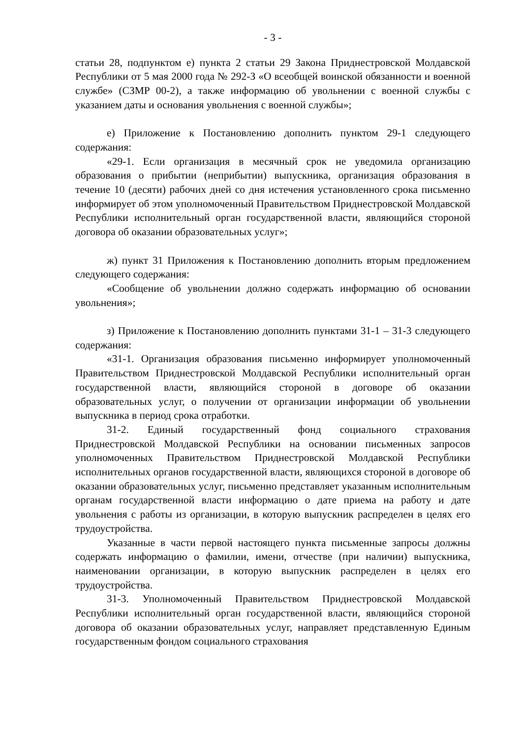- 3 -
статьи 28, подпунктом е) пункта 2 статьи 29 Закона Приднестровской Молдавской Республики от 5 мая 2000 года № 292-З «О всеобщей воинской обязанности и военной службе» (СЗМР 00-2), а также информацию об увольнении с военной службы с указанием даты и основания увольнения с военной службы»;
е) Приложение к Постановлению дополнить пунктом 29-1 следующего содержания:
«29-1. Если организация в месячный срок не уведомила организацию образования о прибытии (неприбытии) выпускника, организация образования в течение 10 (десяти) рабочих дней со дня истечения установленного срока письменно информирует об этом уполномоченный Правительством Приднестровской Молдавской Республики исполнительный орган государственной власти, являющийся стороной договора об оказании образовательных услуг»;
ж) пункт 31 Приложения к Постановлению дополнить вторым предложением следующего содержания:
«Сообщение об увольнении должно содержать информацию об основании увольнения»;
з) Приложение к Постановлению дополнить пунктами 31-1 – 31-3 следующего содержания:
«31-1. Организация образования письменно информирует уполномоченный Правительством Приднестровской Молдавской Республики исполнительный орган государственной власти, являющийся стороной в договоре об оказании образовательных услуг, о получении от организации информации об увольнении выпускника в период срока отработки.
31-2. Единый государственный фонд социального страхования Приднестровской Молдавской Республики на основании письменных запросов уполномоченных Правительством Приднестровской Молдавской Республики исполнительных органов государственной власти, являющихся стороной в договоре об оказании образовательных услуг, письменно представляет указанным исполнительным органам государственной власти информацию о дате приема на работу и дате увольнения с работы из организации, в которую выпускник распределен в целях его трудоустройства.
Указанные в части первой настоящего пункта письменные запросы должны содержать информацию о фамилии, имени, отчестве (при наличии) выпускника, наименовании организации, в которую выпускник распределен в целях его трудоустройства.
31-3. Уполномоченный Правительством Приднестровской Молдавской Республики исполнительный орган государственной власти, являющийся стороной договора об оказании образовательных услуг, направляет представленную Единым государственным фондом социального страхования